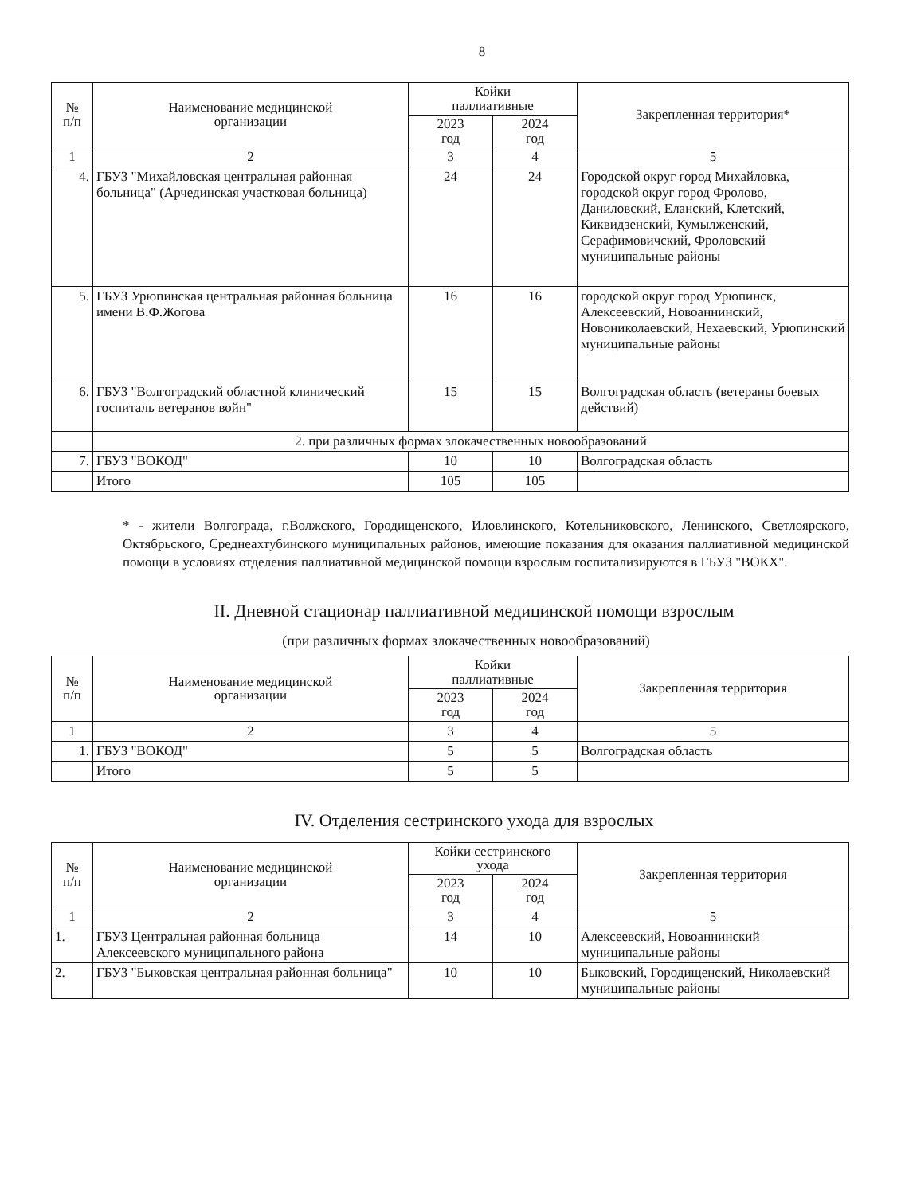8
| № п/п | Наименование медицинской организации | Койки паллиативные | | Закрепленная территория* |
| --- | --- | --- | --- | --- |
| | | 2023 год | 2024 год | |
| 1 | 2 | 3 | 4 | 5 |
| 4. | ГБУЗ "Михайловская центральная районная больница" (Арчединская участковая больница) | 24 | 24 | Городской округ город Михайловка, городской округ город Фролово, Даниловский, Еланский, Клетский, Киквидзенский, Кумылженский, Серафимовичский, Фроловский муниципальные районы |
| 5. | ГБУЗ Урюпинская центральная районная больница имени В.Ф.Жогова | 16 | 16 | городской округ город Урюпинск, Алексеевский, Новоаннинский, Новониколаевский, Нехаевский, Урюпинский муниципальные районы |
| 6. | ГБУЗ "Волгоградский областной клинический госпиталь ветеранов войн" | 15 | 15 | Волгоградская область (ветераны боевых действий) |
| | 2. при различных формах злокачественных новообразований | | | |
| 7. | ГБУЗ "ВОКОД" | 10 | 10 | Волгоградская область |
| | Итого | 105 | 105 | |
* - жители Волгограда, г.Волжского, Городищенского, Иловлинского, Котельниковского, Ленинского, Светлоярского, Октябрьского, Среднеахтубинского муниципальных районов, имеющие показания для оказания паллиативной медицинской помощи в условиях отделения паллиативной медицинской помощи взрослым госпитализируются в ГБУЗ "ВОКХ".
II. Дневной стационар паллиативной медицинской помощи взрослым
(при различных формах злокачественных новообразований)
| № п/п | Наименование медицинской организации | Койки паллиативные | | Закрепленная территория |
| --- | --- | --- | --- | --- |
| | | 2023 год | 2024 год | |
| 1 | 2 | 3 | 4 | 5 |
| 1. | ГБУЗ "ВОКОД" | 5 | 5 | Волгоградская область |
| | Итого | 5 | 5 | |
IV. Отделения сестринского ухода для взрослых
| № п/п | Наименование медицинской организации | Койки сестринского ухода | | Закрепленная территория |
| --- | --- | --- | --- | --- |
| | | 2023 год | 2024 год | |
| 1 | 2 | 3 | 4 | 5 |
| 1. | ГБУЗ Центральная районная больница Алексеевского муниципального района | 14 | 10 | Алексеевский, Новоаннинский муниципальные районы |
| 2. | ГБУЗ "Быковская центральная районная больница" | 10 | 10 | Быковский, Городищенский, Николаевский муниципальные районы |